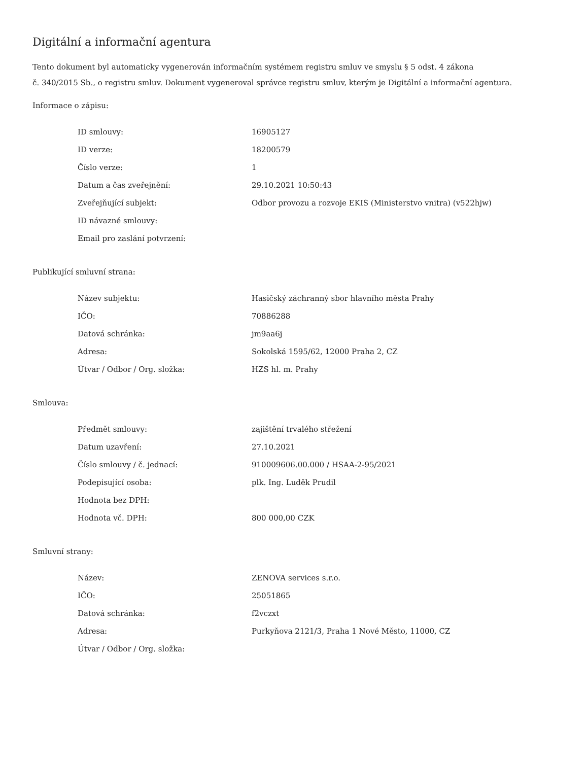Digitální a informační agentura
Tento dokument byl automaticky vygenerován informačním systémem registru smluv ve smyslu § 5 odst. 4 zákona
č. 340/2015 Sb., o registru smluv. Dokument vygeneroval správce registru smluv, kterým je Digitální a informační agentura.
Informace o zápisu:
| ID smlouvy: | 16905127 |
| ID verze: | 18200579 |
| Číslo verze: | 1 |
| Datum a čas zveřejnění: | 29.10.2021 10:50:43 |
| Zveřejňující subjekt: | Odbor provozu a rozvoje EKIS (Ministerstvo vnitra) (v522hjw) |
| ID návazné smlouvy: | |
| Email pro zaslání potvrzení: | |
Publikující smluvní strana:
| Název subjektu: | Hasičský záchranný sbor hlavního města Prahy |
| IČO: | 70886288 |
| Datová schránka: | jm9aa6j |
| Adresa: | Sokolská 1595/62, 12000 Praha 2, CZ |
| Útvar / Odbor / Org. složka: | HZS hl. m. Prahy |
Smlouva:
| Předmět smlouvy: | zajištění trvalého střežení |
| Datum uzavření: | 27.10.2021 |
| Číslo smlouvy / č. jednací: | 910009606.00.000 / HSAA-2-95/2021 |
| Podepisující osoba: | plk. Ing. Luděk Prudil |
| Hodnota bez DPH: | |
| Hodnota vč. DPH: | 800 000,00 CZK |
Smluvní strany:
| Název: | ZENOVA services s.r.o. |
| IČO: | 25051865 |
| Datová schránka: | f2vczxt |
| Adresa: | Purkyňova 2121/3, Praha 1 Nové Město, 11000, CZ |
| Útvar / Odbor / Org. složka: | |